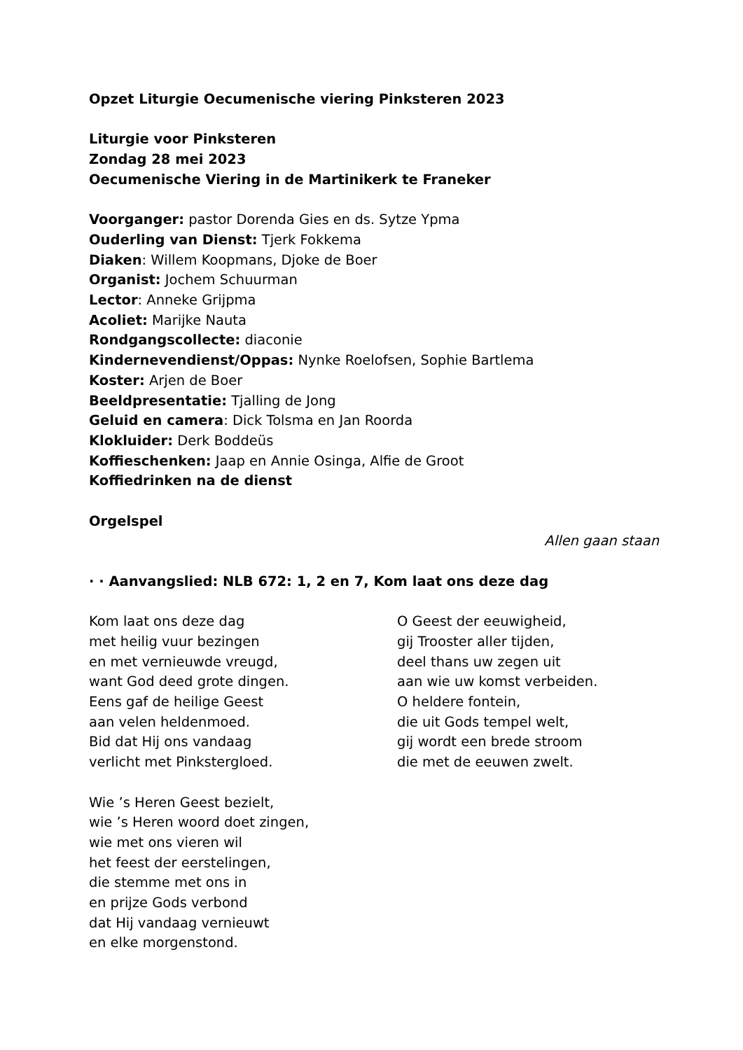Opzet Liturgie Oecumenische viering Pinksteren 2023
Liturgie voor Pinksteren
Zondag 28 mei 2023
Oecumenische Viering in de Martinikerk te Franeker
Voorganger: pastor Dorenda Gies en ds. Sytze Ypma
Ouderling van Dienst: Tjerk Fokkema
Diaken: Willem Koopmans, Djoke de Boer
Organist: Jochem Schuurman
Lector: Anneke Grijpma
Acoliet: Marijke Nauta
Rondgangscollecte: diaconie
Kindernevendienst/Oppas: Nynke Roelofsen, Sophie Bartlema
Koster: Arjen de Boer
Beeldpresentatie: Tjalling de Jong
Geluid en camera: Dick Tolsma en Jan Roorda
Klokluider: Derk Boddeüs
Koffieschenken: Jaap en Annie Osinga, Alfie de Groot
Koffiedrinken na de dienst
Orgelspel
Allen gaan staan
· · Aanvangslied: NLB 672: 1, 2 en 7, Kom laat ons deze dag
Kom laat ons deze dag
met heilig vuur bezingen
en met vernieuwde vreugd,
want God deed grote dingen.
Eens gaf de heilige Geest
aan velen heldenmoed.
Bid dat Hij ons vandaag
verlicht met Pinkstergloed.
Wie ’s Heren Geest bezielt,
wie ’s Heren woord doet zingen,
wie met ons vieren wil
het feest der eerstelingen,
die stemme met ons in
en prijze Gods verbond
dat Hij vandaag vernieuwt
en elke morgenstond.
O Geest der eeuwigheid,
gij Trooster aller tijden,
deel thans uw zegen uit
aan wie uw komst verbeiden.
O heldere fontein,
die uit Gods tempel welt,
gij wordt een brede stroom
die met de eeuwen zwelt.